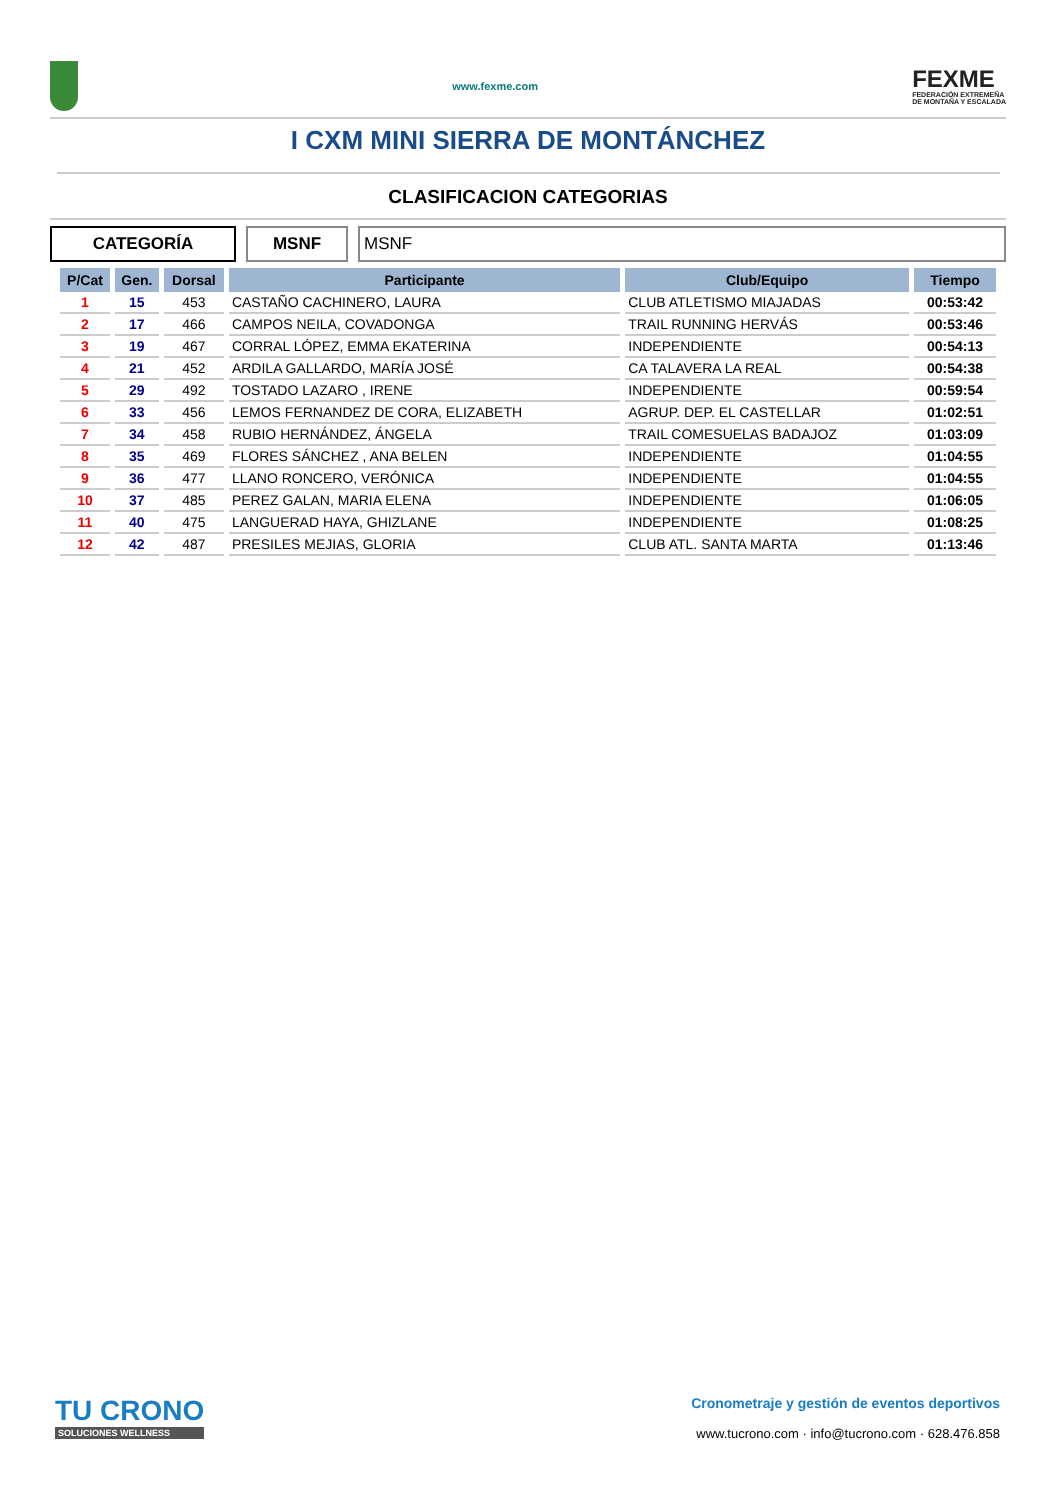www.fexme.com
FEXME
FEDERACIÓN EXTREMEÑA
DE MONTAÑA Y ESCALADA
I CXM MINI SIERRA DE MONTÁNCHEZ
CLASIFICACION CATEGORIAS
CATEGORÍA MSNF MSNF
| P/Cat | Gen. | Dorsal | Participante | Club/Equipo | Tiempo |
| --- | --- | --- | --- | --- | --- |
| 1 | 15 | 453 | CASTAÑO CACHINERO, LAURA | CLUB ATLETISMO MIAJADAS | 00:53:42 |
| 2 | 17 | 466 | CAMPOS NEILA, COVADONGA | TRAIL RUNNING HERVÁS | 00:53:46 |
| 3 | 19 | 467 | CORRAL LÓPEZ, EMMA EKATERINA | INDEPENDIENTE | 00:54:13 |
| 4 | 21 | 452 | ARDILA GALLARDO, MARÍA JOSÉ | CA TALAVERA LA REAL | 00:54:38 |
| 5 | 29 | 492 | TOSTADO LAZARO , IRENE | INDEPENDIENTE | 00:59:54 |
| 6 | 33 | 456 | LEMOS FERNANDEZ DE CORA, ELIZABETH | AGRUP. DEP. EL CASTELLAR | 01:02:51 |
| 7 | 34 | 458 | RUBIO HERNÁNDEZ, ÁNGELA | TRAIL COMESUELAS BADAJOZ | 01:03:09 |
| 8 | 35 | 469 | FLORES SÁNCHEZ , ANA BELEN | INDEPENDIENTE | 01:04:55 |
| 9 | 36 | 477 | LLANO RONCERO, VERÓNICA | INDEPENDIENTE | 01:04:55 |
| 10 | 37 | 485 | PEREZ GALAN, MARIA ELENA | INDEPENDIENTE | 01:06:05 |
| 11 | 40 | 475 | LANGUERAD HAYA, GHIZLANE | INDEPENDIENTE | 01:08:25 |
| 12 | 42 | 487 | PRESILES MEJIAS, GLORIA | CLUB ATL. SANTA MARTA | 01:13:46 |
TU CRONO
SOLUCIONES WELLNESS
Cronometraje y gestión de eventos deportivos
www.tucrono.com · info@tucrono.com · 628.476.858